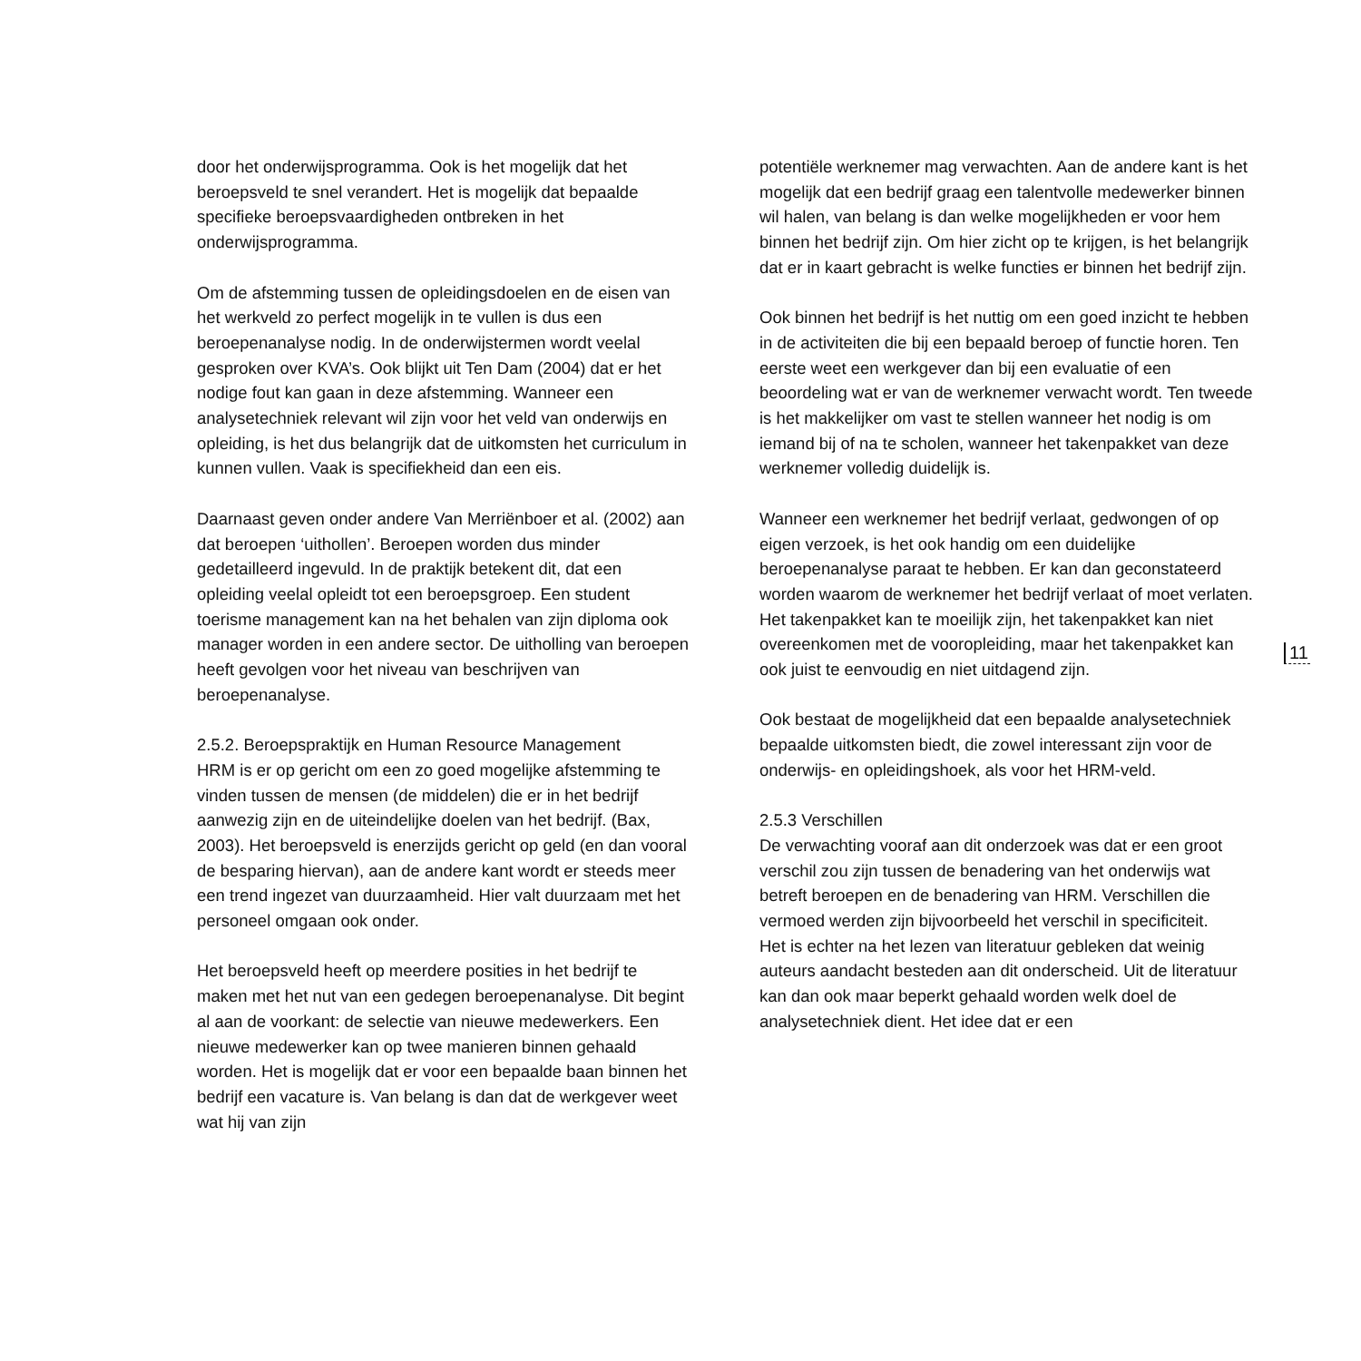door het onderwijsprogramma. Ook is het mogelijk dat het beroepsveld te snel verandert. Het is mogelijk dat bepaalde specifieke beroepsvaardigheden ontbreken in het onderwijsprogramma.
Om de afstemming tussen de opleidingsdoelen en de eisen van het werkveld zo perfect mogelijk in te vullen is dus een beroepenanalyse nodig. In de onderwijstermen wordt veelal gesproken over KVA’s. Ook blijkt uit Ten Dam (2004) dat er het nodige fout kan gaan in deze afstemming. Wanneer een analysetechniek relevant wil zijn voor het veld van onderwijs en opleiding, is het dus belangrijk dat de uitkomsten het curriculum in kunnen vullen. Vaak is specifiekheid dan een eis.
Daarnaast geven onder andere Van Merriënboer et al. (2002) aan dat beroepen ‘uithollen’. Beroepen worden dus minder gedetailleerd ingevuld. In de praktijk betekent dit, dat een opleiding veelal opleidt tot een beroepsgroep. Een student toerisme management kan na het behalen van zijn diploma ook manager worden in een andere sector. De uitholling van beroepen heeft gevolgen voor het niveau van beschrijven van beroepenanalyse.
2.5.2. Beroepspraktijk en Human Resource Management
HRM is er op gericht om een zo goed mogelijke afstemming te vinden tussen de mensen (de middelen) die er in het bedrijf aanwezig zijn en de uiteindelijke doelen van het bedrijf. (Bax, 2003). Het beroepsveld is enerzijds gericht op geld (en dan vooral de besparing hiervan), aan de andere kant wordt er steeds meer een trend ingezet van duurzaamheid. Hier valt duurzaam met het personeel omgaan ook onder.
Het beroepsveld heeft op meerdere posities in het bedrijf te maken met het nut van een gedegen beroepenanalyse. Dit begint al aan de voorkant: de selectie van nieuwe medewerkers. Een nieuwe medewerker kan op twee manieren binnen gehaald worden. Het is mogelijk dat er voor een bepaalde baan binnen het bedrijf een vacature is. Van belang is dan dat de werkgever weet wat hij van zijn
potentiële werknemer mag verwachten. Aan de andere kant is het mogelijk dat een bedrijf graag een talentvolle medewerker binnen wil halen, van belang is dan welke mogelijkheden er voor hem binnen het bedrijf zijn. Om hier zicht op te krijgen, is het belangrijk dat er in kaart gebracht is welke functies er binnen het bedrijf zijn.
Ook binnen het bedrijf is het nuttig om een goed inzicht te hebben in de activiteiten die bij een bepaald beroep of functie horen. Ten eerste weet een werkgever dan bij een evaluatie of een beoordeling wat er van de werknemer verwacht wordt. Ten tweede is het makkelijker om vast te stellen wanneer het nodig is om iemand bij of na te scholen, wanneer het takenpakket van deze werknemer volledig duidelijk is.
Wanneer een werknemer het bedrijf verlaat, gedwongen of op eigen verzoek, is het ook handig om een duidelijke beroepenanalyse paraat te hebben. Er kan dan geconstateerd worden waarom de werknemer het bedrijf verlaat of moet verlaten. Het takenpakket kan te moeilijk zijn, het takenpakket kan niet overeenkomen met de vooropleiding, maar het takenpakket kan ook juist te eenvoudig en niet uitdagend zijn.
Ook bestaat de mogelijkheid dat een bepaalde analysetechniek bepaalde uitkomsten biedt, die zowel interessant zijn voor de onderwijs- en opleidingshoek, als voor het HRM-veld.
2.5.3 Verschillen
De verwachting vooraf aan dit onderzoek was dat er een groot verschil zou zijn tussen de benadering van het onderwijs wat betreft beroepen en de benadering van HRM. Verschillen die vermoed werden zijn bijvoorbeeld het verschil in specificiteit.
Het is echter na het lezen van literatuur gebleken dat weinig auteurs aandacht besteden aan dit onderscheid. Uit de literatuur kan dan ook maar beperkt gehaald worden welk doel de analysetechniek dient. Het idee dat er een
11